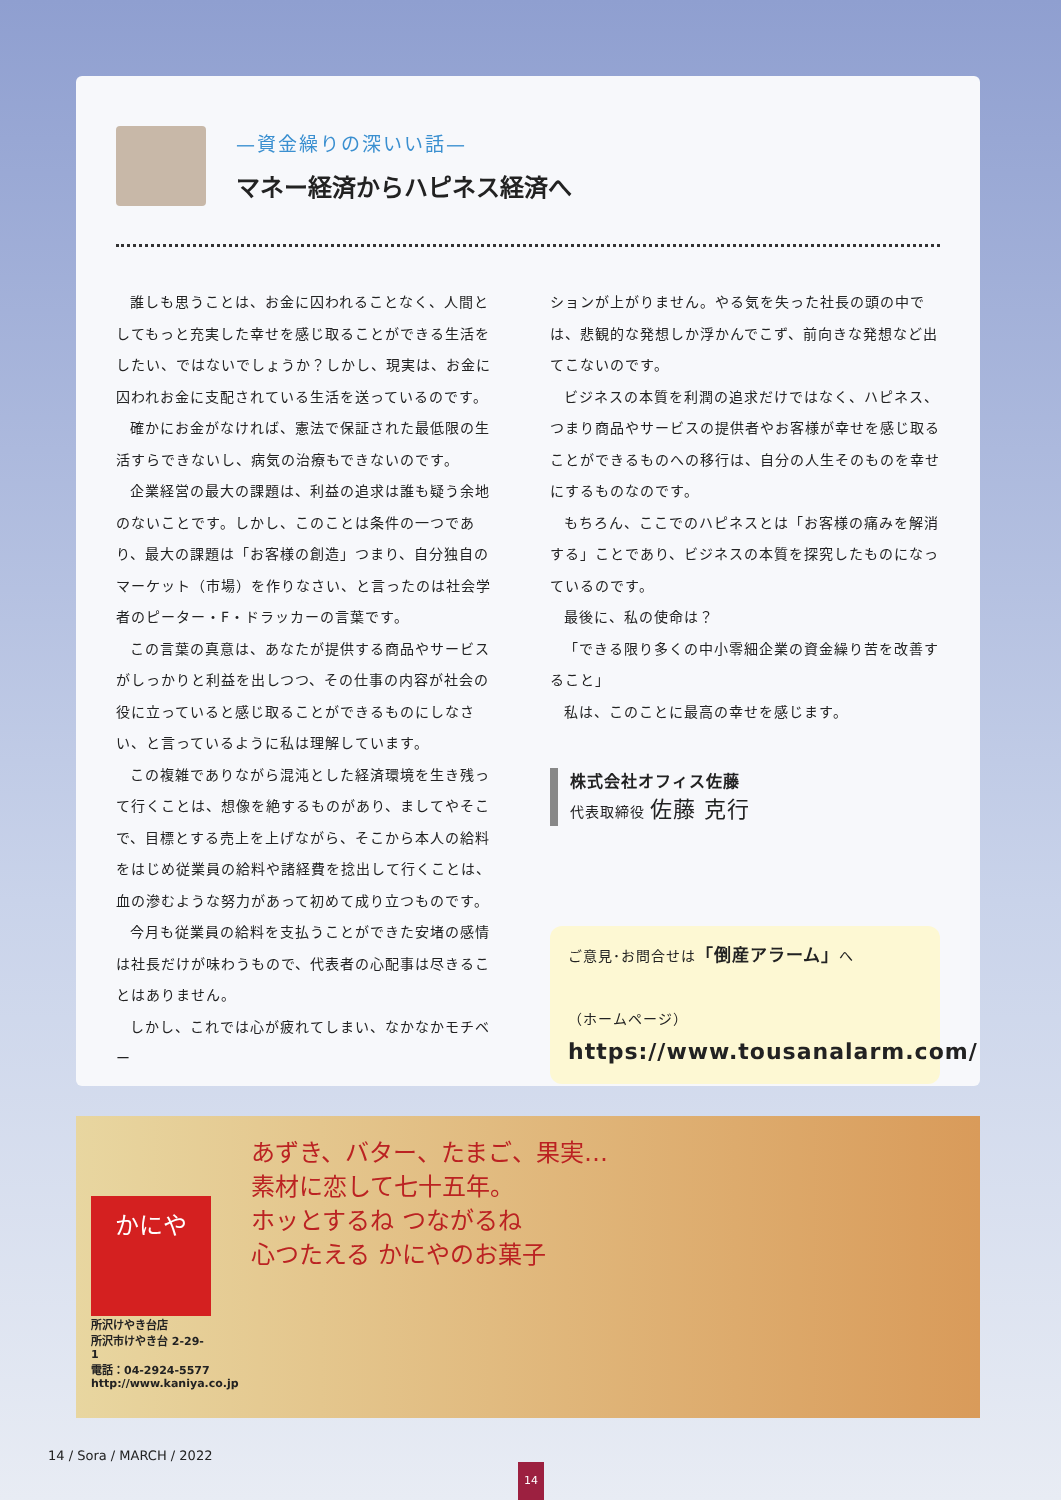—資金繰りの深いい話—
マネー経済からハピネス経済へ
誰しも思うことは、お金に囚われることなく、人間としてもっと充実した幸せを感じ取ることができる生活をしたい、ではないでしょうか？しかし、現実は、お金に囚われお金に支配されている生活を送っているのです。
確かにお金がなければ、憲法で保証された最低限の生活すらできないし、病気の治療もできないのです。
企業経営の最大の課題は、利益の追求は誰も疑う余地のないことです。しかし、このことは条件の一つであり、最大の課題は「お客様の創造」つまり、自分独自のマーケット（市場）を作りなさい、と言ったのは社会学者のピーター・F・ドラッカーの言葉です。
この言葉の真意は、あなたが提供する商品やサービスがしっかりと利益を出しつつ、その仕事の内容が社会の役に立っていると感じ取ることができるものにしなさい、と言っているように私は理解しています。
この複雑でありながら混沌とした経済環境を生き残って行くことは、想像を絶するものがあり、ましてやそこで、目標とする売上を上げながら、そこから本人の給料をはじめ従業員の給料や諸経費を捻出して行くことは、血の滲むような努力があって初めて成り立つものです。
今月も従業員の給料を支払うことができた安堵の感情は社長だけが味わうもので、代表者の心配事は尽きることはありません。
しかし、これでは心が疲れてしまい、なかなかモチベー
ションが上がりません。やる気を失った社長の頭の中では、悲観的な発想しか浮かんでこず、前向きな発想など出てこないのです。
ビジネスの本質を利潤の追求だけではなく、ハピネス、つまり商品やサービスの提供者やお客様が幸せを感じ取ることができるものへの移行は、自分の人生そのものを幸せにするものなのです。
もちろん、ここでのハピネスとは「お客様の痛みを解消する」ことであり、ビジネスの本質を探究したものになっているのです。
最後に、私の使命は？
「できる限り多くの中小零細企業の資金繰り苦を改善すること」
私は、このことに最高の幸せを感じます。
株式会社オフィス佐藤
代表取締役 佐藤 克行
ご意見･お問合せは「倒産アラーム」へ
（ホームページ）
https://www.tousanalarm.com/
かにや
所沢けやき台店
所沢市けやき台 2-29-1
電話：04-2924-5577
http://www.kaniya.co.jp
あずき、バター、たまご、果実…
素材に恋して七十五年。
ホッとするね つながるね
心つたえる かにやのお菓子
14 / Sora / MARCH / 2022
14